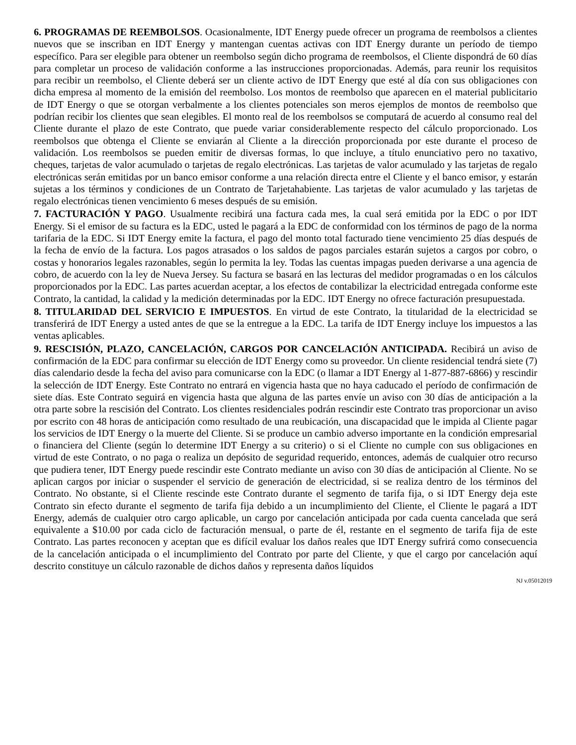6. PROGRAMAS DE REEMBOLSOS. Ocasionalmente, IDT Energy puede ofrecer un programa de reembolsos a clientes nuevos que se inscriban en IDT Energy y mantengan cuentas activas con IDT Energy durante un período de tiempo específico. Para ser elegible para obtener un reembolso según dicho programa de reembolsos, el Cliente dispondrá de 60 días para completar un proceso de validación conforme a las instrucciones proporcionadas. Además, para reunir los requisitos para recibir un reembolso, el Cliente deberá ser un cliente activo de IDT Energy que esté al día con sus obligaciones con dicha empresa al momento de la emisión del reembolso. Los montos de reembolso que aparecen en el material publicitario de IDT Energy o que se otorgan verbalmente a los clientes potenciales son meros ejemplos de montos de reembolso que podrían recibir los clientes que sean elegibles. El monto real de los reembolsos se computará de acuerdo al consumo real del Cliente durante el plazo de este Contrato, que puede variar considerablemente respecto del cálculo proporcionado. Los reembolsos que obtenga el Cliente se enviarán al Cliente a la dirección proporcionada por este durante el proceso de validación. Los reembolsos se pueden emitir de diversas formas, lo que incluye, a título enunciativo pero no taxativo, cheques, tarjetas de valor acumulado o tarjetas de regalo electrónicas. Las tarjetas de valor acumulado y las tarjetas de regalo electrónicas serán emitidas por un banco emisor conforme a una relación directa entre el Cliente y el banco emisor, y estarán sujetas a los términos y condiciones de un Contrato de Tarjetahabiente. Las tarjetas de valor acumulado y las tarjetas de regalo electrónicas tienen vencimiento 6 meses después de su emisión.
7. FACTURACIÓN Y PAGO. Usualmente recibirá una factura cada mes, la cual será emitida por la EDC o por IDT Energy. Si el emisor de su factura es la EDC, usted le pagará a la EDC de conformidad con los términos de pago de la norma tarifaria de la EDC. Si IDT Energy emite la factura, el pago del monto total facturado tiene vencimiento 25 días después de la fecha de envío de la factura. Los pagos atrasados o los saldos de pagos parciales estarán sujetos a cargos por cobro, o costas y honorarios legales razonables, según lo permita la ley. Todas las cuentas impagas pueden derivarse a una agencia de cobro, de acuerdo con la ley de Nueva Jersey. Su factura se basará en las lecturas del medidor programadas o en los cálculos proporcionados por la EDC. Las partes acuerdan aceptar, a los efectos de contabilizar la electricidad entregada conforme este Contrato, la cantidad, la calidad y la medición determinadas por la EDC. IDT Energy no ofrece facturación presupuestada.
8. TITULARIDAD DEL SERVICIO E IMPUESTOS. En virtud de este Contrato, la titularidad de la electricidad se transferirá de IDT Energy a usted antes de que se la entregue a la EDC. La tarifa de IDT Energy incluye los impuestos a las ventas aplicables.
9. RESCISIÓN, PLAZO, CANCELACIÓN, CARGOS POR CANCELACIÓN ANTICIPADA. Recibirá un aviso de confirmación de la EDC para confirmar su elección de IDT Energy como su proveedor. Un cliente residencial tendrá siete (7) días calendario desde la fecha del aviso para comunicarse con la EDC (o llamar a IDT Energy al 1-877-887-6866) y rescindir la selección de IDT Energy. Este Contrato no entrará en vigencia hasta que no haya caducado el período de confirmación de siete días. Este Contrato seguirá en vigencia hasta que alguna de las partes envíe un aviso con 30 días de anticipación a la otra parte sobre la rescisión del Contrato. Los clientes residenciales podrán rescindir este Contrato tras proporcionar un aviso por escrito con 48 horas de anticipación como resultado de una reubicación, una discapacidad que le impida al Cliente pagar los servicios de IDT Energy o la muerte del Cliente. Si se produce un cambio adverso importante en la condición empresarial o financiera del Cliente (según lo determine IDT Energy a su criterio) o si el Cliente no cumple con sus obligaciones en virtud de este Contrato, o no paga o realiza un depósito de seguridad requerido, entonces, además de cualquier otro recurso que pudiera tener, IDT Energy puede rescindir este Contrato mediante un aviso con 30 días de anticipación al Cliente. No se aplican cargos por iniciar o suspender el servicio de generación de electricidad, si se realiza dentro de los términos del Contrato. No obstante, si el Cliente rescinde este Contrato durante el segmento de tarifa fija, o si IDT Energy deja este Contrato sin efecto durante el segmento de tarifa fija debido a un incumplimiento del Cliente, el Cliente le pagará a IDT Energy, además de cualquier otro cargo aplicable, un cargo por cancelación anticipada por cada cuenta cancelada que será equivalente a $10.00 por cada ciclo de facturación mensual, o parte de él, restante en el segmento de tarifa fija de este Contrato. Las partes reconocen y aceptan que es difícil evaluar los daños reales que IDT Energy sufrirá como consecuencia de la cancelación anticipada o el incumplimiento del Contrato por parte del Cliente, y que el cargo por cancelación aquí descrito constituye un cálculo razonable de dichos daños y representa daños líquidos
NJ v.05012019